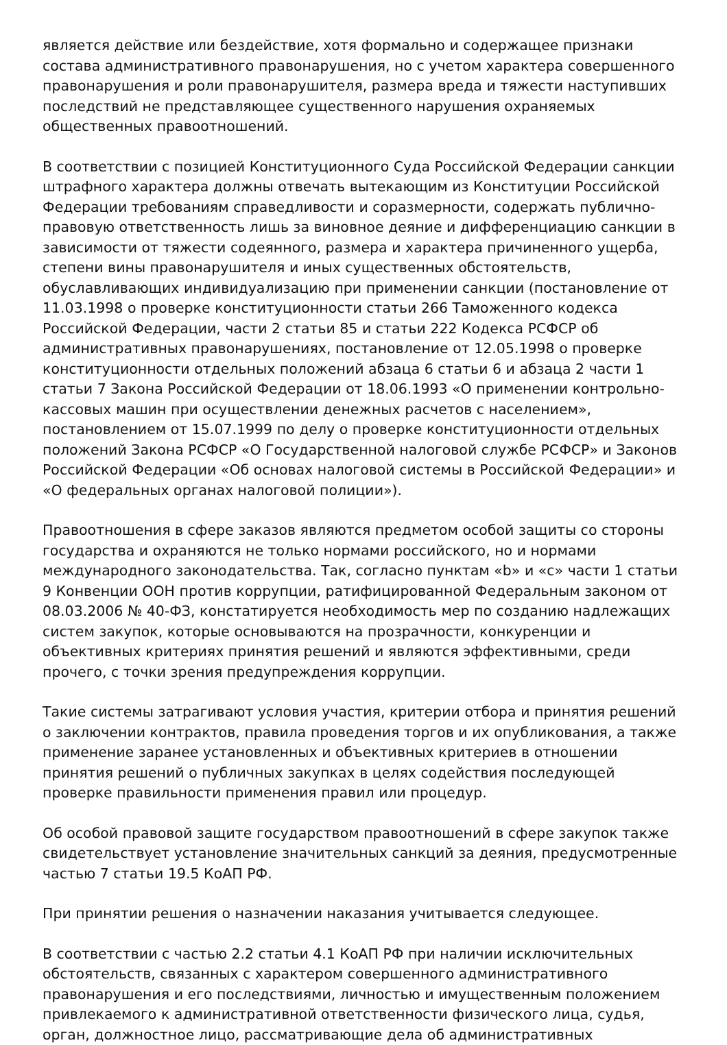является действие или бездействие, хотя формально и содержащее признаки состава административного правонарушения, но с учетом характера совершенного правонарушения и роли правонарушителя, размера вреда и тяжести наступивших последствий не представляющее существенного нарушения охраняемых общественных правоотношений.
В соответствии с позицией Конституционного Суда Российской Федерации санкции штрафного характера должны отвечать вытекающим из Конституции Российской Федерации требованиям справедливости и соразмерности, содержать публично-правовую ответственность лишь за виновное деяние и дифференциацию санкции в зависимости от тяжести содеянного, размера и характера причиненного ущерба, степени вины правонарушителя и иных существенных обстоятельств, обуславливающих индивидуализацию при применении санкции (постановление от 11.03.1998 о проверке конституционности статьи 266 Таможенного кодекса Российской Федерации, части 2 статьи 85 и статьи 222 Кодекса РСФСР об административных правонарушениях, постановление от 12.05.1998 о проверке конституционности отдельных положений абзаца 6 статьи 6 и абзаца 2 части 1 статьи 7 Закона Российской Федерации от 18.06.1993 «О применении контрольно-кассовых машин при осуществлении денежных расчетов с населением», постановлением от 15.07.1999 по делу о проверке конституционности отдельных положений Закона РСФСР «О Государственной налоговой службе РСФСР» и Законов Российской Федерации «Об основах налоговой системы в Российской Федерации» и «О федеральных органах налоговой полиции»).
Правоотношения в сфере заказов являются предметом особой защиты со стороны государства и охраняются не только нормами российского, но и нормами международного законодательства. Так, согласно пунктам «b» и «c» части 1 статьи 9 Конвенции ООН против коррупции, ратифицированной Федеральным законом от 08.03.2006 № 40-ФЗ, констатируется необходимость мер по созданию надлежащих систем закупок, которые основываются на прозрачности, конкуренции и объективных критериях принятия решений и являются эффективными, среди прочего, с точки зрения предупреждения коррупции.
Такие системы затрагивают условия участия, критерии отбора и принятия решений о заключении контрактов, правила проведения торгов и их опубликования, а также применение заранее установленных и объективных критериев в отношении принятия решений о публичных закупках в целях содействия последующей проверке правильности применения правил или процедур.
Об особой правовой защите государством правоотношений в сфере закупок также свидетельствует установление значительных санкций за деяния, предусмотренные частью 7 статьи 19.5 КоАП РФ.
При принятии решения о назначении наказания учитывается следующее.
В соответствии с частью 2.2 статьи 4.1 КоАП РФ при наличии исключительных обстоятельств, связанных с характером совершенного административного правонарушения и его последствиями, личностью и имущественным положением привлекаемого к административной ответственности физического лица, судья, орган, должностное лицо, рассматривающие дела об административных